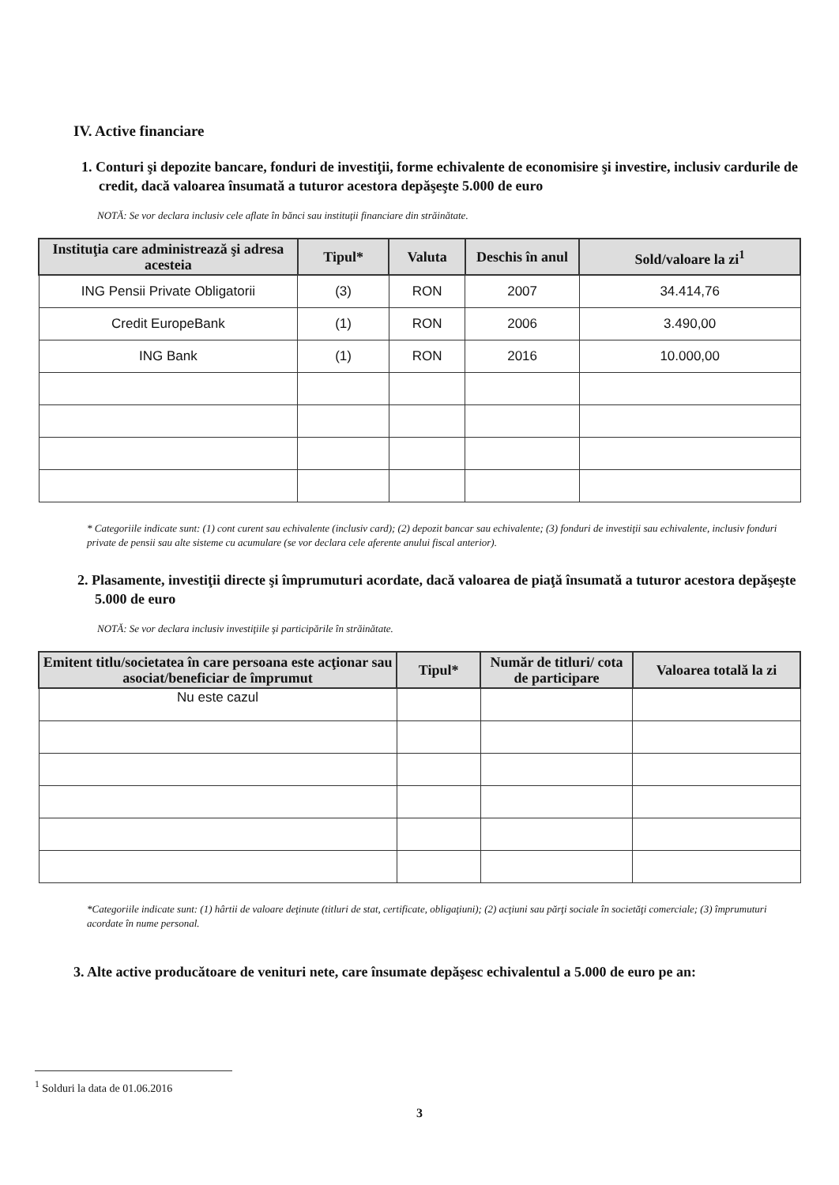IV. Active financiare
1. Conturi şi depozite bancare, fonduri de investiţii, forme echivalente de economisire şi investire, inclusiv cardurile de credit, dacă valoarea însumată a tuturor acestora depăşeşte 5.000 de euro
NOTĂ: Se vor declara inclusiv cele aflate în bănci sau instituţii financiare din străinătate.
| Instituţia care administrează şi adresa acesteia | Tipul* | Valuta | Deschis în anul | Sold/valoare la zi<sup>1</sup> |
| --- | --- | --- | --- | --- |
| ING Pensii Private Obligatorii | (3) | RON | 2007 | 34.414,76 |
| Credit EuropeBank | (1) | RON | 2006 | 3.490,00 |
| ING Bank | (1) | RON | 2016 | 10.000,00 |
* Categoriile indicate sunt: (1) cont curent sau echivalente (inclusiv card); (2) depozit bancar sau echivalente; (3) fonduri de investiţii sau echivalente, inclusiv fonduri private de pensii sau alte sisteme cu acumulare (se vor declara cele aferente anului fiscal anterior).
2. Plasamente, investiţii directe şi împrumuturi acordate, dacă valoarea de piaţă însumată a tuturor acestora depăşeşte 5.000 de euro
NOTĂ: Se vor declara inclusiv investiţiile şi participările în străinătate.
| Emitent titlu/societatea în care persoana este acţionar sau asociat/beneficiar de împrumut | Tipul* | Număr de titluri/ cota de participare | Valoarea totală la zi |
| --- | --- | --- | --- |
| Nu este cazul | | | |
*Categoriile indicate sunt: (1) hârtii de valoare deţinute (titluri de stat, certificate, obligaţiuni); (2) acţiuni sau părţi sociale în societăţi comerciale; (3) împrumuturi acordate în nume personal.
3. Alte active producătoare de venituri nete, care însumate depăşesc echivalentul a 5.000 de euro pe an:
<sup>1</sup> Solduri la data de 01.06.2016
3